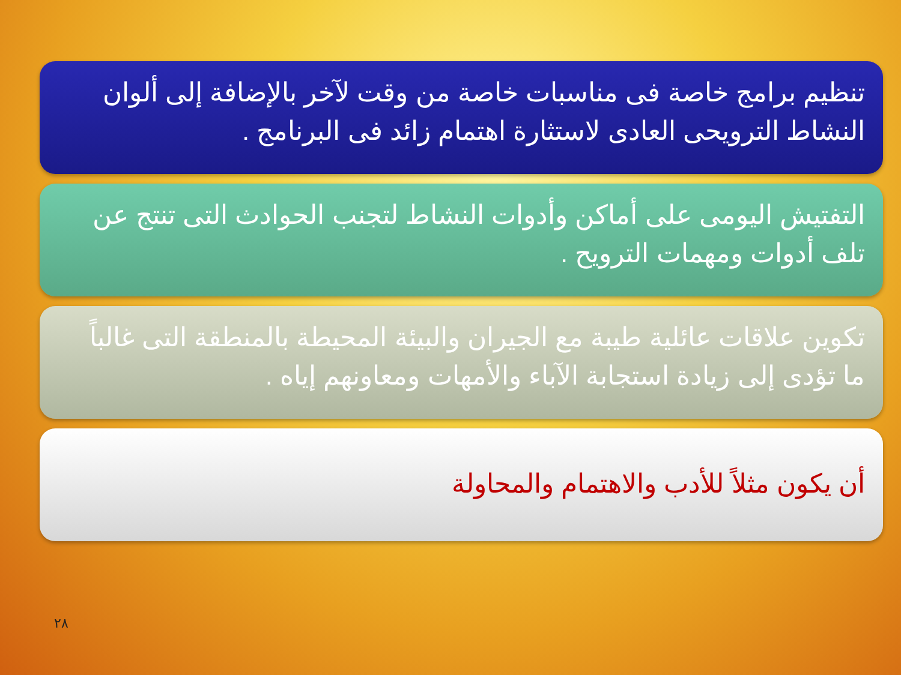تنظيم برامج خاصة فى مناسبات خاصة من وقت لآخر بالإضافة إلى ألوان النشاط الترويحى العادى لاستثارة اهتمام زائد فى البرنامج .
التفتيش اليومى على أماكن وأدوات النشاط لتجنب الحوادث التى تنتج عن تلف أدوات ومهمات الترويح .
تكوين علاقات عائلية طيبة مع الجيران والبيئة المحيطة بالمنطقة التى غالباً ما تؤدى إلى زيادة استجابة الآباء والأمهات ومعاونهم إياه .
أن يكون مثلاً للأدب والاهتمام والمحاولة
٢٨